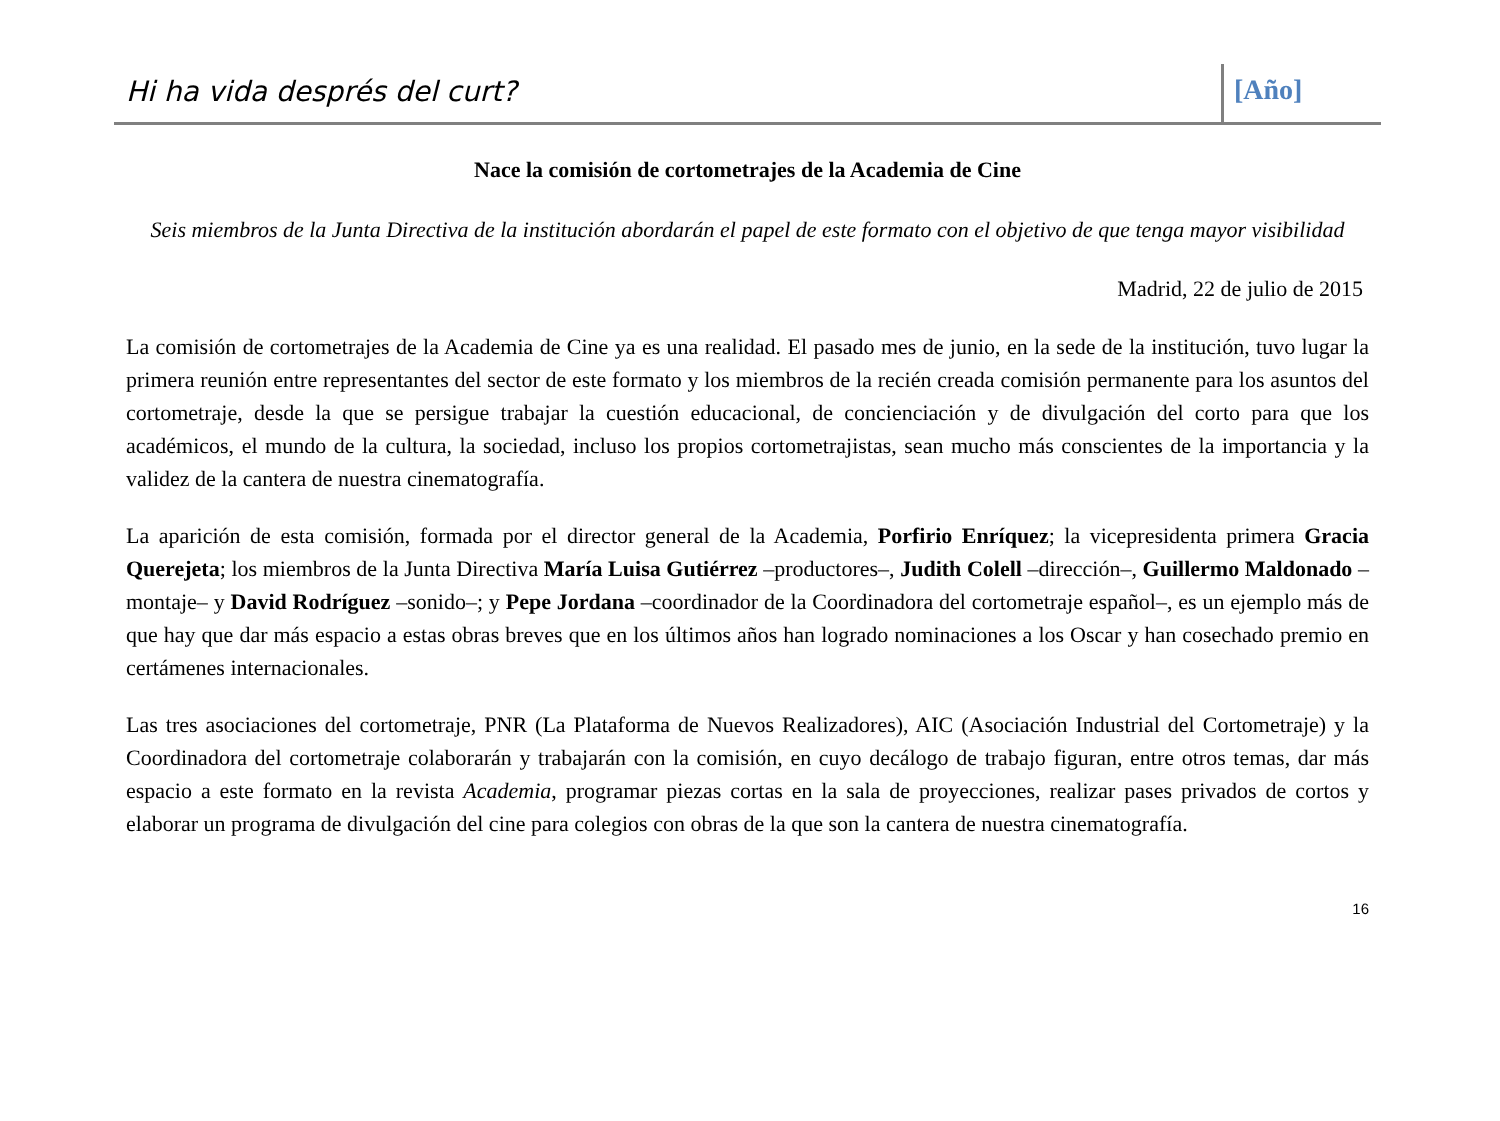Hi ha vida després del curt?
[Año]
Nace la comisión de cortometrajes de la Academia de Cine
Seis miembros de la Junta Directiva de la institución abordarán el papel de este formato con el objetivo de que tenga mayor visibilidad
Madrid, 22 de julio de 2015
La comisión de cortometrajes de la Academia de Cine ya es una realidad. El pasado mes de junio, en la sede de la institución, tuvo lugar la primera reunión entre representantes del sector de este formato y los miembros de la recién creada comisión permanente para los asuntos del cortometraje, desde la que se persigue trabajar la cuestión educacional, de concienciación y de divulgación del corto para que los académicos, el mundo de la cultura, la sociedad, incluso los propios cortometrajistas, sean mucho más conscientes de la importancia y la validez de la cantera de nuestra cinematografía.
La aparición de esta comisión, formada por el director general de la Academia, Porfirio Enríquez; la vicepresidenta primera Gracia Querejeta; los miembros de la Junta Directiva María Luisa Gutiérrez –productores–, Judith Colell –dirección–, Guillermo Maldonado –montaje– y David Rodríguez –sonido–; y Pepe Jordana –coordinador de la Coordinadora del cortometraje español–, es un ejemplo más de que hay que dar más espacio a estas obras breves que en los últimos años han logrado nominaciones a los Oscar y han cosechado premio en certámenes internacionales.
Las tres asociaciones del cortometraje, PNR (La Plataforma de Nuevos Realizadores), AIC (Asociación Industrial del Cortometraje) y la Coordinadora del cortometraje colaborarán y trabajarán con la comisión, en cuyo decálogo de trabajo figuran, entre otros temas, dar más espacio a este formato en la revista Academia, programar piezas cortas en la sala de proyecciones, realizar pases privados de cortos y elaborar un programa de divulgación del cine para colegios con obras de la que son la cantera de nuestra cinematografía.
16